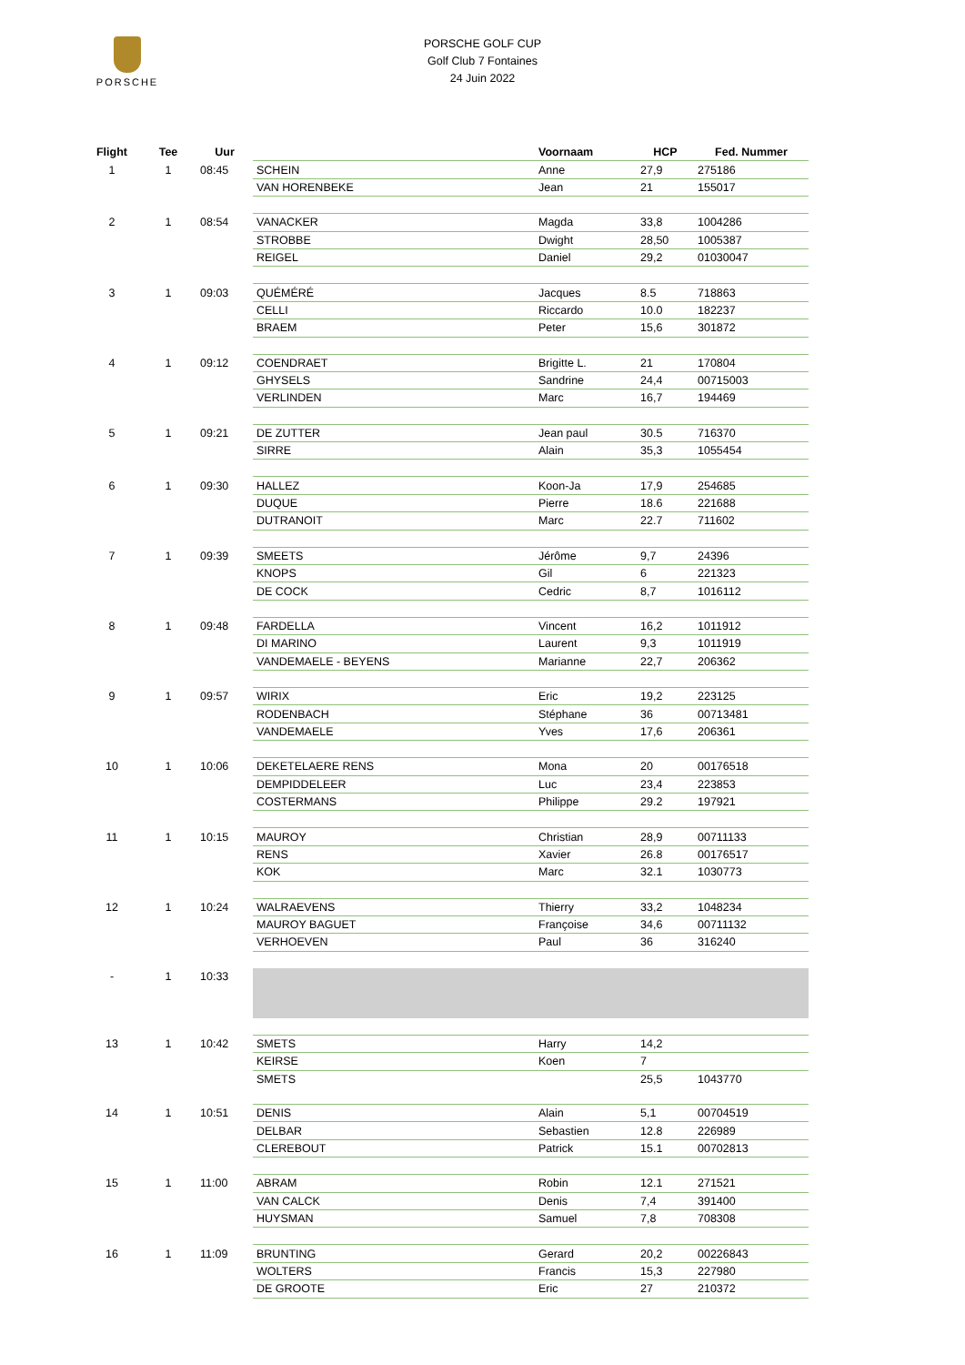PORSCHE
PORSCHE GOLF CUP
Golf Club 7 Fontaines
24 Juin 2022
| Flight | Tee | Uur | | Voornaam | HCP | Fed. Nummer |
| --- | --- | --- | --- | --- | --- | --- |
| 1 | 1 | 08:45 | SCHEIN | Anne | 27,9 | 275186 |
| | | | VAN HORENBEKE | Jean | 21 | 155017 |
| 2 | 1 | 08:54 | VANACKER | Magda | 33,8 | 1004286 |
| | | | STROBBE | Dwight | 28,50 | 1005387 |
| | | | REIGEL | Daniel | 29,2 | 01030047 |
| 3 | 1 | 09:03 | QUÉMÉRÉ | Jacques | 8.5 | 718863 |
| | | | CELLI | Riccardo | 10.0 | 182237 |
| | | | BRAEM | Peter | 15,6 | 301872 |
| 4 | 1 | 09:12 | COENDRAET | Brigitte L. | 21 | 170804 |
| | | | GHYSELS | Sandrine | 24,4 | 00715003 |
| | | | VERLINDEN | Marc | 16,7 | 194469 |
| 5 | 1 | 09:21 | DE ZUTTER | Jean paul | 30.5 | 716370 |
| | | | SIRRE | Alain | 35,3 | 1055454 |
| 6 | 1 | 09:30 | HALLEZ | Koon-Ja | 17,9 | 254685 |
| | | | DUQUE | Pierre | 18.6 | 221688 |
| | | | DUTRANOIT | Marc | 22.7 | 711602 |
| 7 | 1 | 09:39 | SMEETS | Jérôme | 9,7 | 24396 |
| | | | KNOPS | Gil | 6 | 221323 |
| | | | DE COCK | Cedric | 8,7 | 1016112 |
| 8 | 1 | 09:48 | FARDELLA | Vincent | 16,2 | 1011912 |
| | | | DI MARINO | Laurent | 9,3 | 1011919 |
| | | | VANDEMAELE - BEYENS | Marianne | 22,7 | 206362 |
| 9 | 1 | 09:57 | WIRIX | Eric | 19,2 | 223125 |
| | | | RODENBACH | Stéphane | 36 | 00713481 |
| | | | VANDEMAELE | Yves | 17,6 | 206361 |
| 10 | 1 | 10:06 | DEKETELAERE RENS | Mona | 20 | 00176518 |
| | | | DEMPIDDELEER | Luc | 23,4 | 223853 |
| | | | COSTERMANS | Philippe | 29.2 | 197921 |
| 11 | 1 | 10:15 | MAUROY | Christian | 28,9 | 00711133 |
| | | | RENS | Xavier | 26.8 | 00176517 |
| | | | KOK | Marc | 32.1 | 1030773 |
| 12 | 1 | 10:24 | WALRAEVENS | Thierry | 33,2 | 1048234 |
| | | | MAUROY BAGUET | Françoise | 34,6 | 00711132 |
| | | | VERHOEVEN | Paul | 36 | 316240 |
| - | 1 | 10:33 | | | | |
| 13 | 1 | 10:42 | SMETS | Harry | 14,2 | |
| | | | KEIRSE | Koen | 7 | |
| | | | SMETS | | 25,5 | 1043770 |
| 14 | 1 | 10:51 | DENIS | Alain | 5,1 | 00704519 |
| | | | DELBAR | Sebastien | 12.8 | 226989 |
| | | | CLEREBOUT | Patrick | 15.1 | 00702813 |
| 15 | 1 | 11:00 | ABRAM | Robin | 12.1 | 271521 |
| | | | VAN CALCK | Denis | 7,4 | 391400 |
| | | | HUYSMAN | Samuel | 7,8 | 708308 |
| 16 | 1 | 11:09 | BRUNTING | Gerard | 20,2 | 00226843 |
| | | | WOLTERS | Francis | 15,3 | 227980 |
| | | | DE GROOTE | Eric | 27 | 210372 |